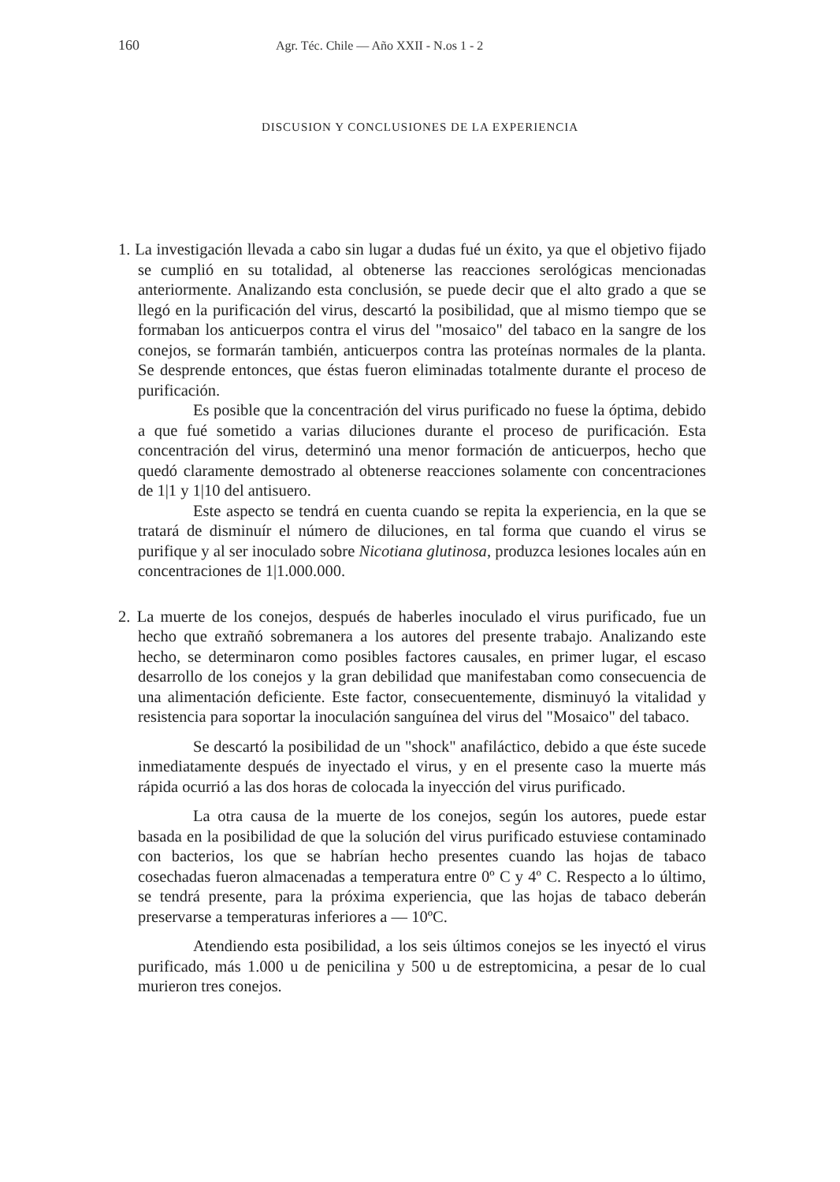160 Agr. Téc. Chile — Año XXII - N.os 1 - 2
DISCUSION Y CONCLUSIONES DE LA EXPERIENCIA
1. La investigación llevada a cabo sin lugar a dudas fué un éxito, ya que el objetivo fijado se cumplió en su totalidad, al obtenerse las reacciones serológicas mencionadas anteriormente. Analizando esta conclusión, se puede decir que el alto grado a que se llegó en la purificación del virus, descartó la posibilidad, que al mismo tiempo que se formaban los anticuerpos contra el virus del "mosaico" del tabaco en la sangre de los conejos, se formarán también, anticuerpos contra las proteínas normales de la planta. Se desprende entonces, que éstas fueron eliminadas totalmente durante el proceso de purificación.
Es posible que la concentración del virus purificado no fuese la óptima, debido a que fué sometido a varias diluciones durante el proceso de purificación. Esta concentración del virus, determinó una menor formación de anticuerpos, hecho que quedó claramente demostrado al obtenerse reacciones solamente con concentraciones de 1|1 y 1|10 del antisuero.
Este aspecto se tendrá en cuenta cuando se repita la experiencia, en la que se tratará de disminuír el número de diluciones, en tal forma que cuando el virus se purifique y al ser inoculado sobre Nicotiana glutinosa, produzca lesiones locales aún en concentraciones de 1|1.000.000.
2. La muerte de los conejos, después de haberles inoculado el virus purificado, fue un hecho que extrañó sobremanera a los autores del presente trabajo. Analizando este hecho, se determinaron como posibles factores causales, en primer lugar, el escaso desarrollo de los conejos y la gran debilidad que manifestaban como consecuencia de una alimentación deficiente. Este factor, consecuentemente, disminuyó la vitalidad y resistencia para soportar la inoculación sanguínea del virus del "Mosaico" del tabaco.
Se descartó la posibilidad de un "shock" anafiláctico, debido a que éste sucede inmediatamente después de inyectado el virus, y en el presente caso la muerte más rápida ocurrió a las dos horas de colocada la inyección del virus purificado.
La otra causa de la muerte de los conejos, según los autores, puede estar basada en la posibilidad de que la solución del virus purificado estuviese contaminado con bacterios, los que se habrían hecho presentes cuando las hojas de tabaco cosechadas fueron almacenadas a temperatura entre 0º C y 4º C. Respecto a lo último, se tendrá presente, para la próxima experiencia, que las hojas de tabaco deberán preservarse a temperaturas inferiores a — 10ºC.
Atendiendo esta posibilidad, a los seis últimos conejos se les inyectó el virus purificado, más 1.000 u de penicilina y 500 u de estreptomicina, a pesar de lo cual murieron tres conejos.